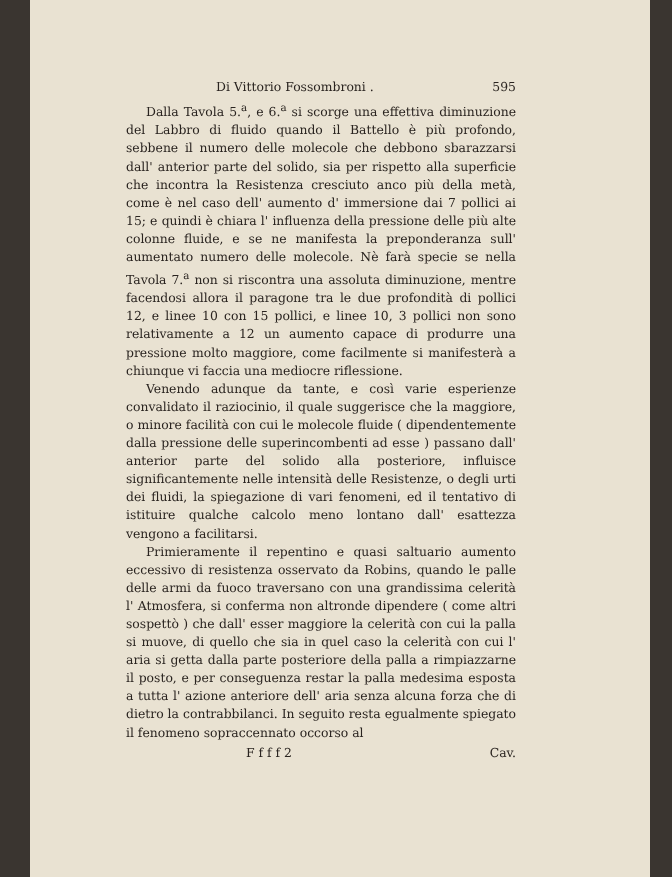Di Vittorio Fossombroni . 595
Dalla Tavola 5.<sup>a</sup>, e 6.<sup>a</sup> si scorge una effettiva diminuzione del Labbro di fluido quando il Battello è più profondo, sebbene il numero delle molecole che debbono sbarazzarsi dall' anterior parte del solido, sia per rispetto alla superficie che incontra la Resistenza cresciuto anco più della metà, come è nel caso dell' aumento d' immersione dai 7 pollici ai 15; e quindi è chiara l' influenza della pressione delle più alte colonne fluide, e se ne manifesta la preponderanza sull' aumentato numero delle molecole. Nè farà specie se nella Tavola 7.<sup>a</sup> non si riscontra una assoluta diminuzione, mentre facendosi allora il paragone tra le due profondità di pollici 12, e linee 10 con 15 pollici, e linee 10, 3 pollici non sono relativamente a 12 un aumento capace di produrre una pressione molto maggiore, come facilmente si manifesterà a chiunque vi faccia una mediocre riflessione.
Venendo adunque da tante, e così varie esperienze convalidato il raziocinio, il quale suggerisce che la maggiore, o minore facilità con cui le molecole fluide ( dipendentemente dalla pressione delle superincombenti ad esse ) passano dall' anterior parte del solido alla posteriore, influisce significantemente nelle intensità delle Resistenze, o degli urti dei fluidi, la spiegazione di vari fenomeni, ed il tentativo di istituire qualche calcolo meno lontano dall' esattezza vengono a facilitarsi.
Primieramente il repentino e quasi saltuario aumento eccessivo di resistenza osservato da Robins, quando le palle delle armi da fuoco traversano con una grandissima celerità l' Atmosfera, si conferma non altronde dipendere ( come altri sospettò ) che dall' esser maggiore la celerità con cui la palla si muove, di quello che sia in quel caso la celerità con cui l' aria si getta dalla parte posteriore della palla a rimpiazzarne il posto, e per conseguenza restar la palla medesima esposta a tutta l' azione anteriore dell' aria senza alcuna forza che di dietro la contrabbilanci. In seguito resta egualmente spiegato il fenomeno sopraccennato occorso al
F f f f 2 Cav.